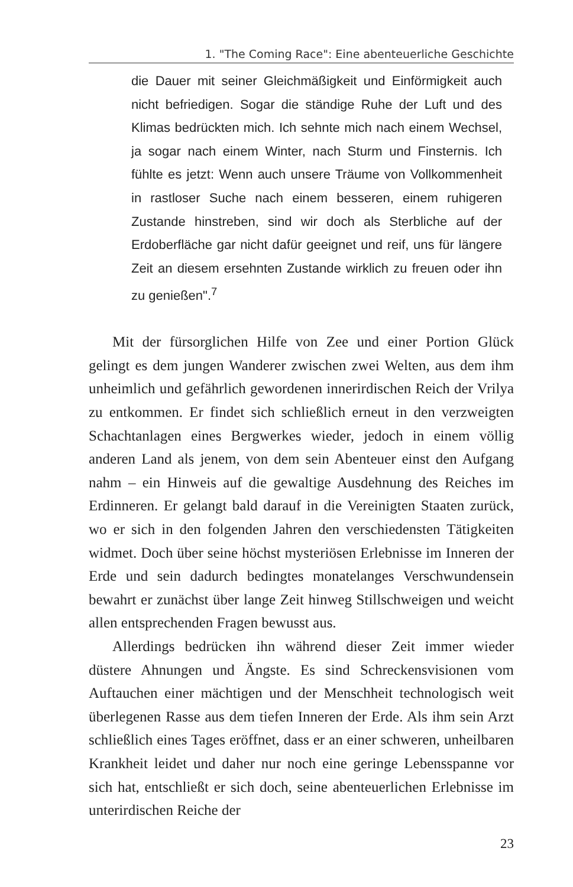1. "The Coming Race": Eine abenteuerliche Geschichte
die Dauer mit seiner Gleichmäßigkeit und Einförmigkeit auch nicht befriedigen. Sogar die ständige Ruhe der Luft und des Klimas bedrückten mich. Ich sehnte mich nach einem Wechsel, ja sogar nach einem Winter, nach Sturm und Finsternis. Ich fühlte es jetzt: Wenn auch unsere Träume von Vollkommenheit in rastloser Suche nach einem besseren, einem ruhigeren Zustande hinstreben, sind wir doch als Sterbliche auf der Erdoberfläche gar nicht dafür geeignet und reif, uns für längere Zeit an diesem ersehnten Zustande wirklich zu freuen oder ihn zu genießen".<sup>7</sup>
Mit der fürsorglichen Hilfe von Zee und einer Portion Glück gelingt es dem jungen Wanderer zwischen zwei Welten, aus dem ihm unheimlich und gefährlich gewordenen innerirdischen Reich der Vrilya zu entkommen. Er findet sich schließlich erneut in den verzweigten Schachtanlagen eines Bergwerkes wieder, jedoch in einem völlig anderen Land als jenem, von dem sein Abenteuer einst den Aufgang nahm – ein Hinweis auf die gewaltige Ausdehnung des Reiches im Erdinneren. Er gelangt bald darauf in die Vereinigten Staaten zurück, wo er sich in den folgenden Jahren den verschiedensten Tätigkeiten widmet. Doch über seine höchst mysteriösen Erlebnisse im Inneren der Erde und sein dadurch bedingtes monatelanges Verschwundensein bewahrt er zunächst über lange Zeit hinweg Stillschweigen und weicht allen entsprechenden Fragen bewusst aus.
Allerdings bedrücken ihn während dieser Zeit immer wieder düstere Ahnungen und Ängste. Es sind Schreckensvisionen vom Auftauchen einer mächtigen und der Menschheit technologisch weit überlegenen Rasse aus dem tiefen Inneren der Erde. Als ihm sein Arzt schließlich eines Tages eröffnet, dass er an einer schweren, unheilbaren Krankheit leidet und daher nur noch eine geringe Lebensspanne vor sich hat, entschließt er sich doch, seine abenteuerlichen Erlebnisse im unterirdischen Reiche der
23